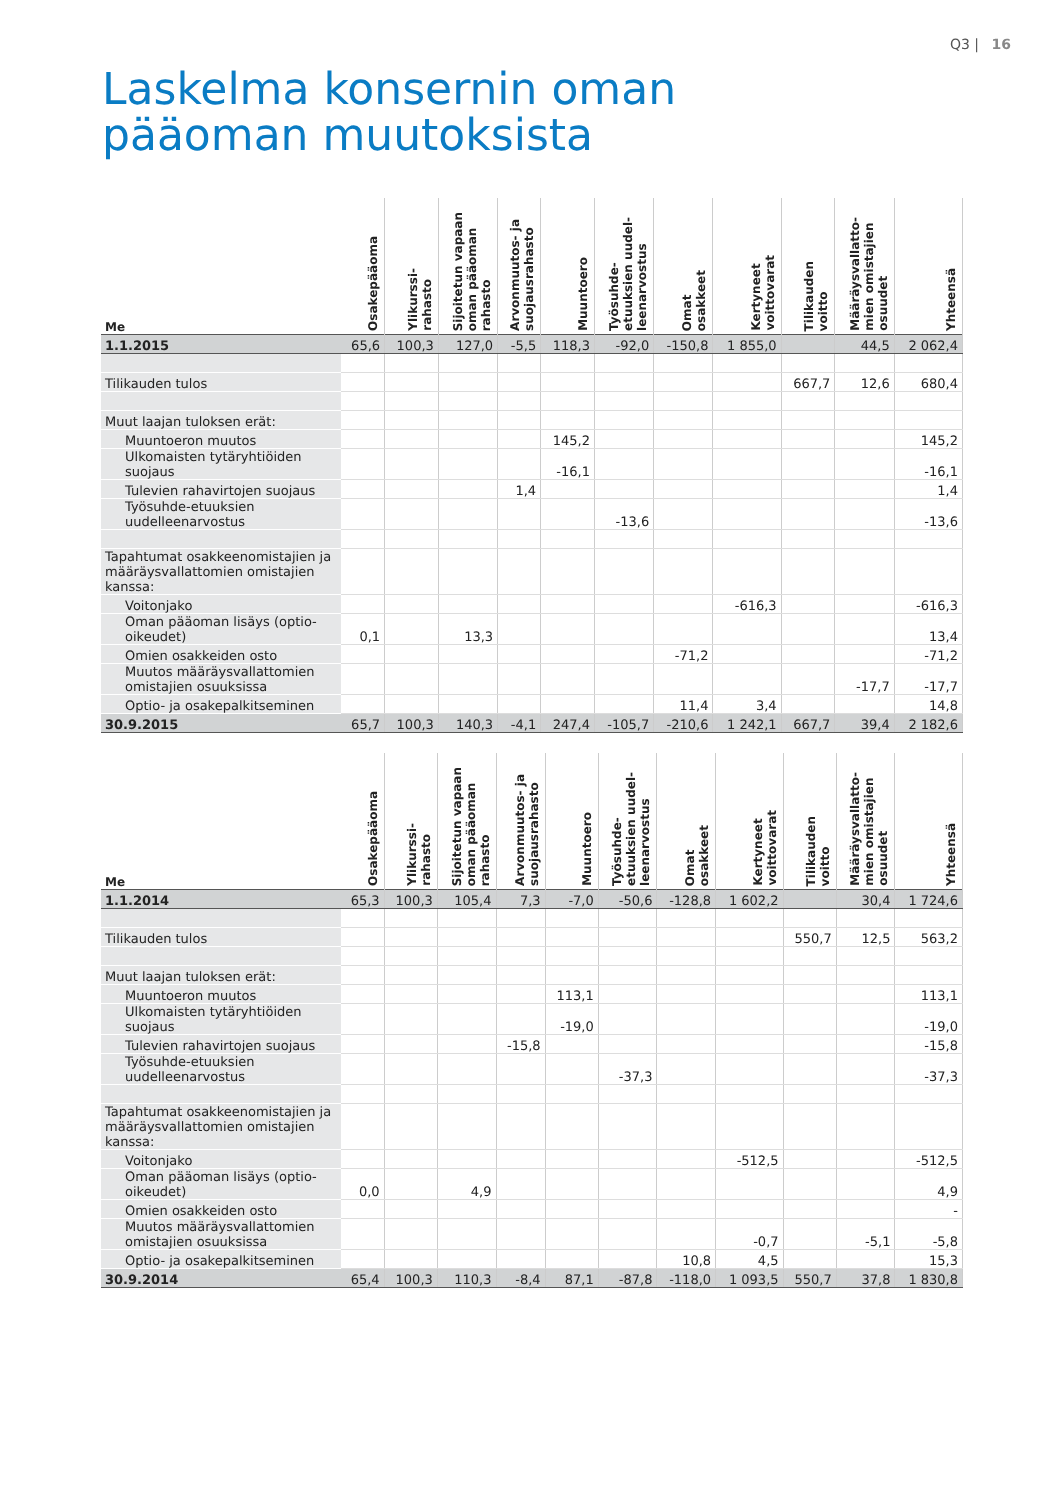Q3 | 16
Laskelma konsernin oman
pääoman muutoksista
| Me | Osakepääoma | Ylikurssi- rahasto | Sijoitetun vapaan oman pääoman rahasto | Arvonmuutos- ja suojausrahasto | Muuntoero | Työsuhde- etuuksien uudel- leenarvostus | Omat osakkeet | Kertyneet voittovarat | Tilikauden voitto | Määräysvallatto- mien omistajien osuudet | Yhteensä |
| --- | --- | --- | --- | --- | --- | --- | --- | --- | --- | --- | --- |
| 1.1.2015 | 65,6 | 100,3 | 127,0 | -5,5 | 118,3 | -92,0 | -150,8 | 1 855,0 | | 44,5 | 2 062,4 |
| Tilikauden tulos | | | | | | | | | 667,7 | 12,6 | 680,4 |
| Muut laajan tuloksen erät: | | | | | | | | | | | |
| Muuntoeron muutos | | | | | 145,2 | | | | | | 145,2 |
| Ulkomaisten tytäryhtiöiden suojaus | | | | | -16,1 | | | | | | -16,1 |
| Tulevien rahavirtojen suojaus | | | | 1,4 | | | | | | | 1,4 |
| Työsuhde-etuuksien uudelleenarvostus | | | | | | -13,6 | | | | | -13,6 |
| Tapahtumat osakkeenomistajien ja määräysvallattomien omistajien kanssa: | | | | | | | | | | | |
| Voitonjako | | | | | | | | -616,3 | | | -616,3 |
| Oman pääoman lisäys (optio-oikeudet) | 0,1 | | 13,3 | | | | | | | | 13,4 |
| Omien osakkeiden osto | | | | | | | -71,2 | | | | -71,2 |
| Muutos määräysvallattomien omistajien osuuksissa | | | | | | | | | | -17,7 | -17,7 |
| Optio- ja osakepalkitseminen | | | | | | | 11,4 | 3,4 | | | 14,8 |
| 30.9.2015 | 65,7 | 100,3 | 140,3 | -4,1 | 247,4 | -105,7 | -210,6 | 1 242,1 | 667,7 | 39,4 | 2 182,6 |
| Me | Osakepääoma | Ylikurssi- rahasto | Sijoitetun vapaan oman pääoman rahasto | Arvonmuutos- ja suojausrahasto | Muuntoero | Työsuhde- etuuksien uudel- leenarvostus | Omat osakkeet | Kertyneet voittovarat | Tilikauden voitto | Määräysvallatto- mien omistajien osuudet | Yhteensä |
| --- | --- | --- | --- | --- | --- | --- | --- | --- | --- | --- | --- |
| 1.1.2014 | 65,3 | 100,3 | 105,4 | 7,3 | -7,0 | -50,6 | -128,8 | 1 602,2 | | 30,4 | 1 724,6 |
| Tilikauden tulos | | | | | | | | | 550,7 | 12,5 | 563,2 |
| Muut laajan tuloksen erät: | | | | | | | | | | | |
| Muuntoeron muutos | | | | | 113,1 | | | | | | 113,1 |
| Ulkomaisten tytäryhtiöiden suojaus | | | | | -19,0 | | | | | | -19,0 |
| Tulevien rahavirtojen suojaus | | | | -15,8 | | | | | | | -15,8 |
| Työsuhde-etuuksien uudelleenarvostus | | | | | | -37,3 | | | | | -37,3 |
| Tapahtumat osakkeenomistajien ja määräysvallattomien omistajien kanssa: | | | | | | | | | | | |
| Voitonjako | | | | | | | | -512,5 | | | -512,5 |
| Oman pääoman lisäys (optio-oikeudet) | 0,0 | | 4,9 | | | | | | | | 4,9 |
| Omien osakkeiden osto | | | | | | | | | | | - |
| Muutos määräysvallattomien omistajien osuuksissa | | | | | | | | -0,7 | | -5,1 | -5,8 |
| Optio- ja osakepalkitseminen | | | | | | | 10,8 | 4,5 | | | 15,3 |
| 30.9.2014 | 65,4 | 100,3 | 110,3 | -8,4 | 87,1 | -87,8 | -118,0 | 1 093,5 | 550,7 | 37,8 | 1 830,8 |